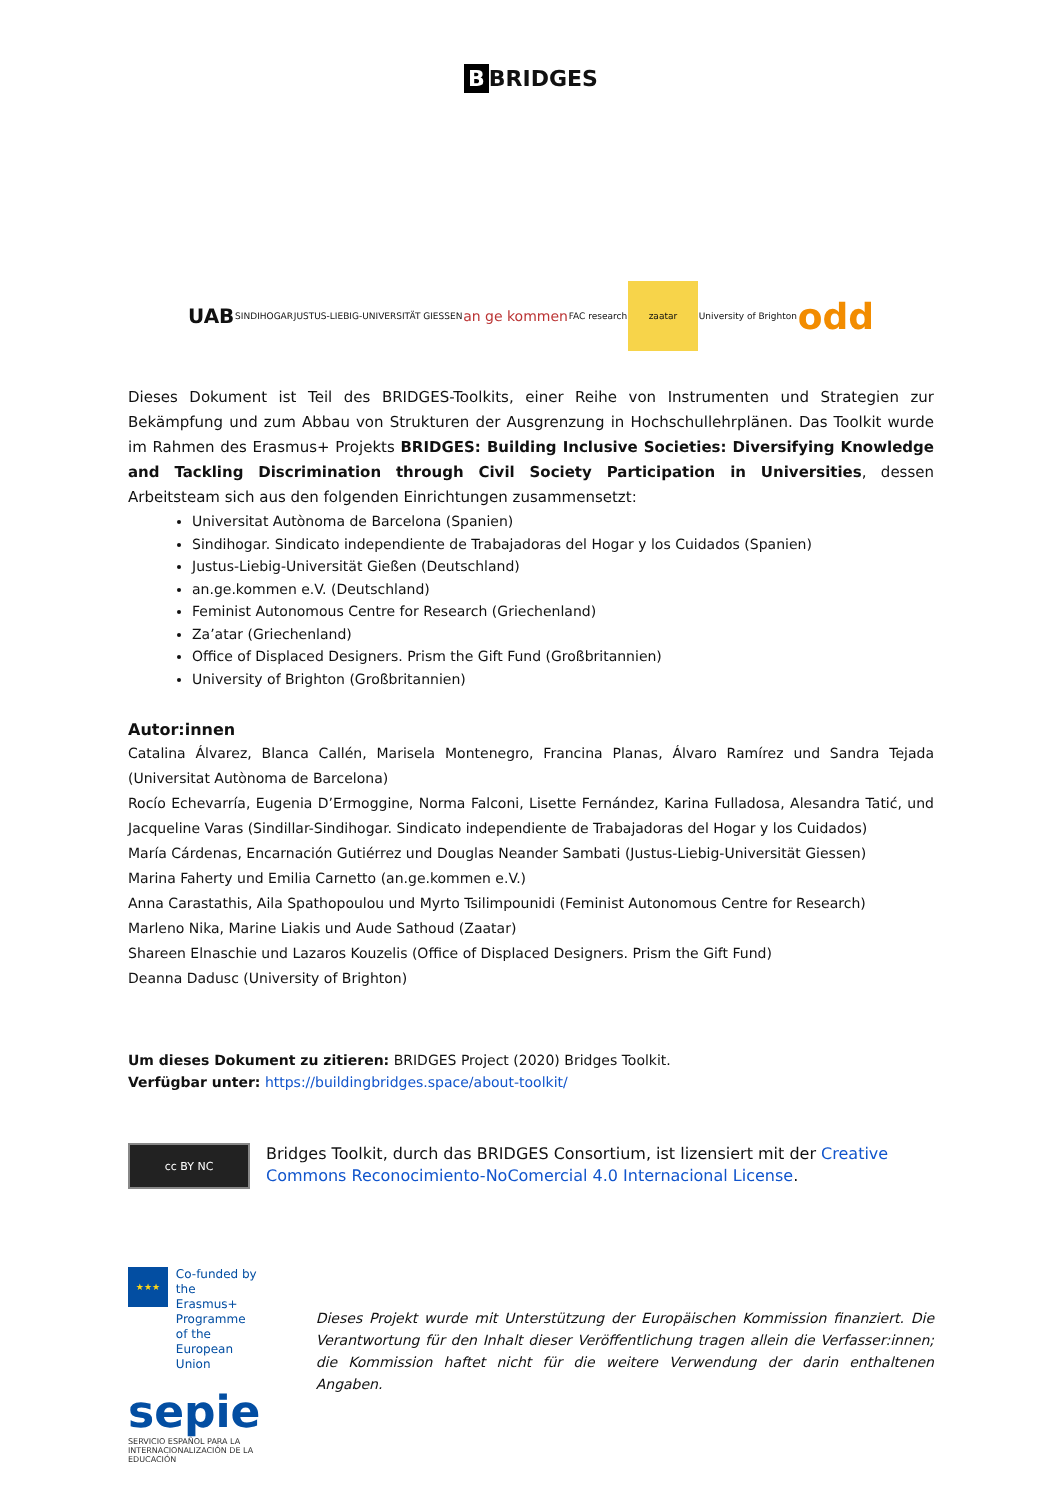B BRIDGES
UAB SINDIHOGAR JUSTUS-LIEBIG-UNIVERSITÄT GIESSEN an ge kommen FAC research
zaatar
University of Brighton odd
Dieses Dokument ist Teil des BRIDGES-Toolkits, einer Reihe von Instrumenten und Strategien zur Bekämpfung und zum Abbau von Strukturen der Ausgrenzung in Hochschullehrplänen. Das Toolkit wurde im Rahmen des Erasmus+ Projekts BRIDGES: Building Inclusive Societies: Diversifying Knowledge and Tackling Discrimination through Civil Society Participation in Universities, dessen Arbeitsteam sich aus den folgenden Einrichtungen zusammensetzt:
Universitat Autònoma de Barcelona (Spanien)
Sindihogar. Sindicato independiente de Trabajadoras del Hogar y los Cuidados (Spanien)
Justus-Liebig-Universität Gießen (Deutschland)
an.ge.kommen e.V. (Deutschland)
Feminist Autonomous Centre for Research (Griechenland)
Za’atar (Griechenland)
Office of Displaced Designers. Prism the Gift Fund (Großbritannien)
University of Brighton (Großbritannien)
Autor:innen
Catalina Álvarez, Blanca Callén, Marisela Montenegro, Francina Planas, Álvaro Ramírez und Sandra Tejada (Universitat Autònoma de Barcelona)
Rocío Echevarría, Eugenia D’Ermoggine, Norma Falconi, Lisette Fernández, Karina Fulladosa, Alesandra Tatić, und Jacqueline Varas (Sindillar-Sindihogar. Sindicato independiente de Trabajadoras del Hogar y los Cuidados)
María Cárdenas, Encarnación Gutiérrez und Douglas Neander Sambati (Justus-Liebig-Universität Giessen)
Marina Faherty und Emilia Carnetto (an.ge.kommen e.V.)
Anna Carastathis, Aila Spathopoulou und Myrto Tsilimpounidi (Feminist Autonomous Centre for Research)
Marleno Nika, Marine Liakis und Aude Sathoud (Zaatar)
Shareen Elnaschie und Lazaros Kouzelis (Office of Displaced Designers. Prism the Gift Fund)
Deanna Dadusc (University of Brighton)
Um dieses Dokument zu zitieren: BRIDGES Project (2020) Bridges Toolkit.
Verfügbar unter: https://buildingbridges.space/about-toolkit/
cc BY NC
Bridges Toolkit, durch das BRIDGES Consortium, ist lizensiert mit der Creative Commons Reconocimiento-NoComercial 4.0 Internacional License.
★★★
Co-funded by the
Erasmus+ Programme
of the European Union
sepie
SERVICIO ESPAÑOL PARA LA
INTERNACIONALIZACIÓN DE LA EDUCACIÓN
Dieses Projekt wurde mit Unterstützung der Europäischen Kommission finanziert. Die Verantwortung für den Inhalt dieser Veröffentlichung tragen allein die Verfasser:innen; die Kommission haftet nicht für die weitere Verwendung der darin enthaltenen Angaben.